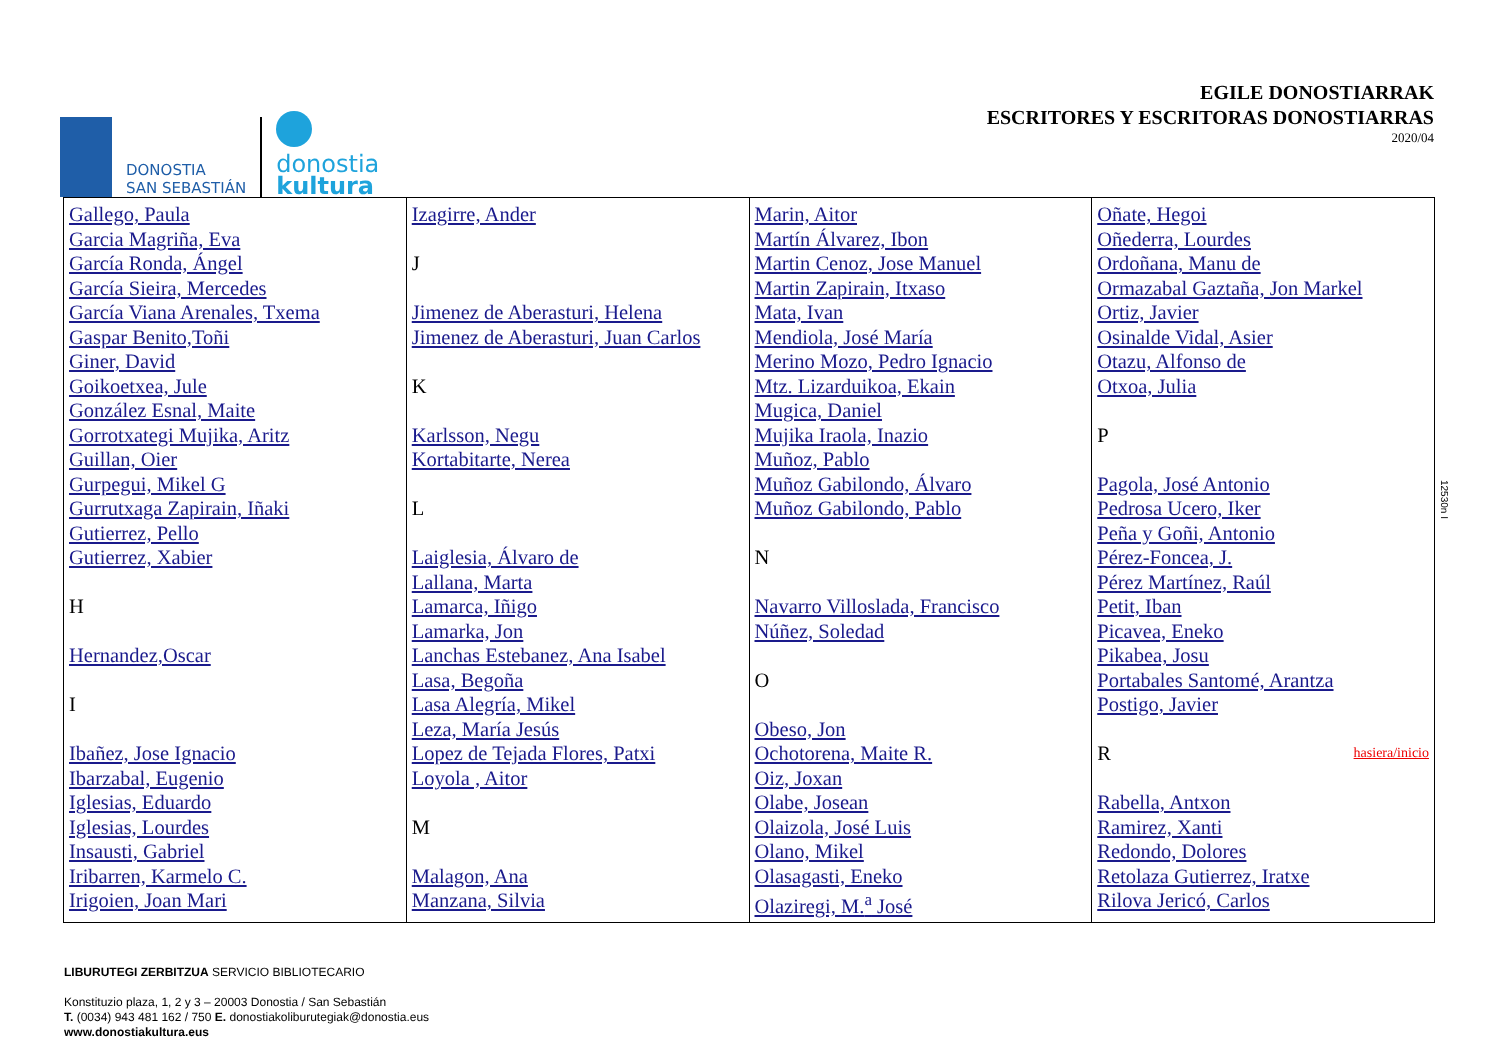DONOSTIA
SAN SEBASTIÁN
donostia
kultura
EGILE DONOSTIARRAK
ESCRITORES Y ESCRITORAS DONOSTIARRAS
2020/04
| Gallego, Paula Garcia Magriña, Eva García Ronda, Ángel García Sieira, Mercedes García Viana Arenales, Txema Gaspar Benito,Toñi Giner, David Goikoetxea, Jule González Esnal, Maite Gorrotxategi Mujika, Aritz Guillan, Oier Gurpegui, Mikel G Gurrutxaga Zapirain, Iñaki Gutierrez, Pello Gutierrez, Xabier H Hernandez,Oscar I Ibañez, Jose Ignacio Ibarzabal, Eugenio Iglesias, Eduardo Iglesias, Lourdes Insausti, Gabriel Iribarren, Karmelo C. Irigoien, Joan Mari | Izagirre, Ander J Jimenez de Aberasturi, Helena Jimenez de Aberasturi, Juan Carlos K Karlsson, Negu Kortabitarte, Nerea L Laiglesia, Álvaro de Lallana, Marta Lamarca, Iñigo Lamarka, Jon Lanchas Estebanez, Ana Isabel Lasa, Begoña Lasa Alegría, Mikel Leza, María Jesús Lopez de Tejada Flores, Patxi Loyola , Aitor M Malagon, Ana Manzana, Silvia | Marin, Aitor Martín Álvarez, Ibon Martin Cenoz, Jose Manuel Martin Zapirain, Itxaso Mata, Ivan Mendiola, José María Merino Mozo, Pedro Ignacio Mtz. Lizarduikoa, Ekain Mugica, Daniel Mujika Iraola, Inazio Muñoz, Pablo Muñoz Gabilondo, Álvaro Muñoz Gabilondo, Pablo N Navarro Villoslada, Francisco Núñez, Soledad O Obeso, Jon Ochotorena, Maite R. Oiz, Joxan Olabe, Josean Olaizola, José Luis Olano, Mikel Olasagasti, Eneko Olaziregi, M.<sup>a</sup> José | Oñate, Hegoi Oñederra, Lourdes Ordoñana, Manu de Ormazabal Gaztaña, Jon Markel Ortiz, Javier Osinalde Vidal, Asier Otazu, Alfonso de Otxoa, Julia P Pagola, José Antonio Pedrosa Ucero, Iker Peña y Goñi, Antonio Pérez-Foncea, J. Pérez Martínez, Raúl Petit, Iban Picavea, Eneko Pikabea, Josu Portabales Santomé, Arantza Postigo, Javier R hasiera/inicio Rabella, Antxon Ramirez, Xanti Redondo, Dolores Retolaza Gutierrez, Iratxe Rilova Jericó, Carlos |
12530n I
LIBURUTEGI ZERBITZUA SERVICIO BIBLIOTECARIO
Konstituzio plaza, 1, 2 y 3 – 20003 Donostia / San Sebastián
T. (0034) 943 481 162 / 750 E. donostiakoliburutegiak@donostia.eus
www.donostiakultura.eus